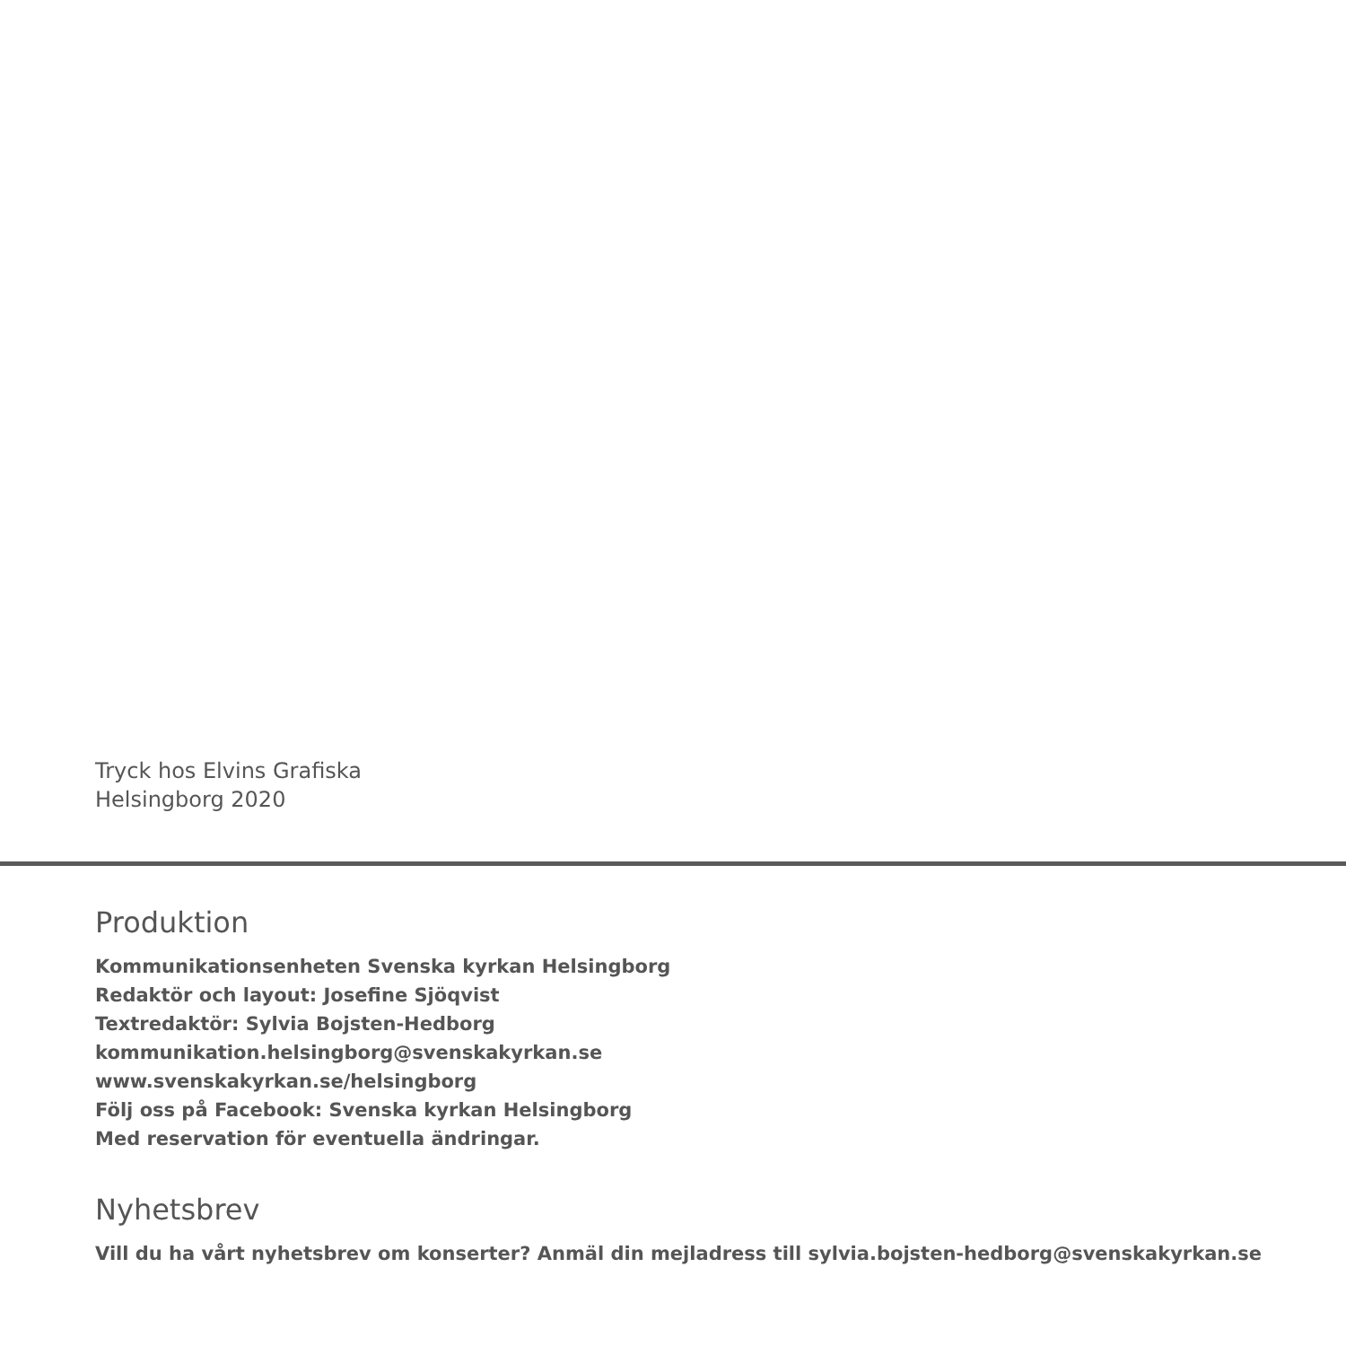Tryck hos Elvins Grafiska
Helsingborg 2020
Produktion
Kommunikationsenheten Svenska kyrkan Helsingborg
Redaktör och layout: Josefine Sjöqvist
Textredaktör: Sylvia Bojsten-Hedborg
kommunikation.helsingborg@svenskakyrkan.se
www.svenskakyrkan.se/helsingborg
Följ oss på Facebook: Svenska kyrkan Helsingborg
Med reservation för eventuella ändringar.
Nyhetsbrev
Vill du ha vårt nyhetsbrev om konserter? Anmäl din mejladress till sylvia.bojsten-hedborg@svenskakyrkan.se